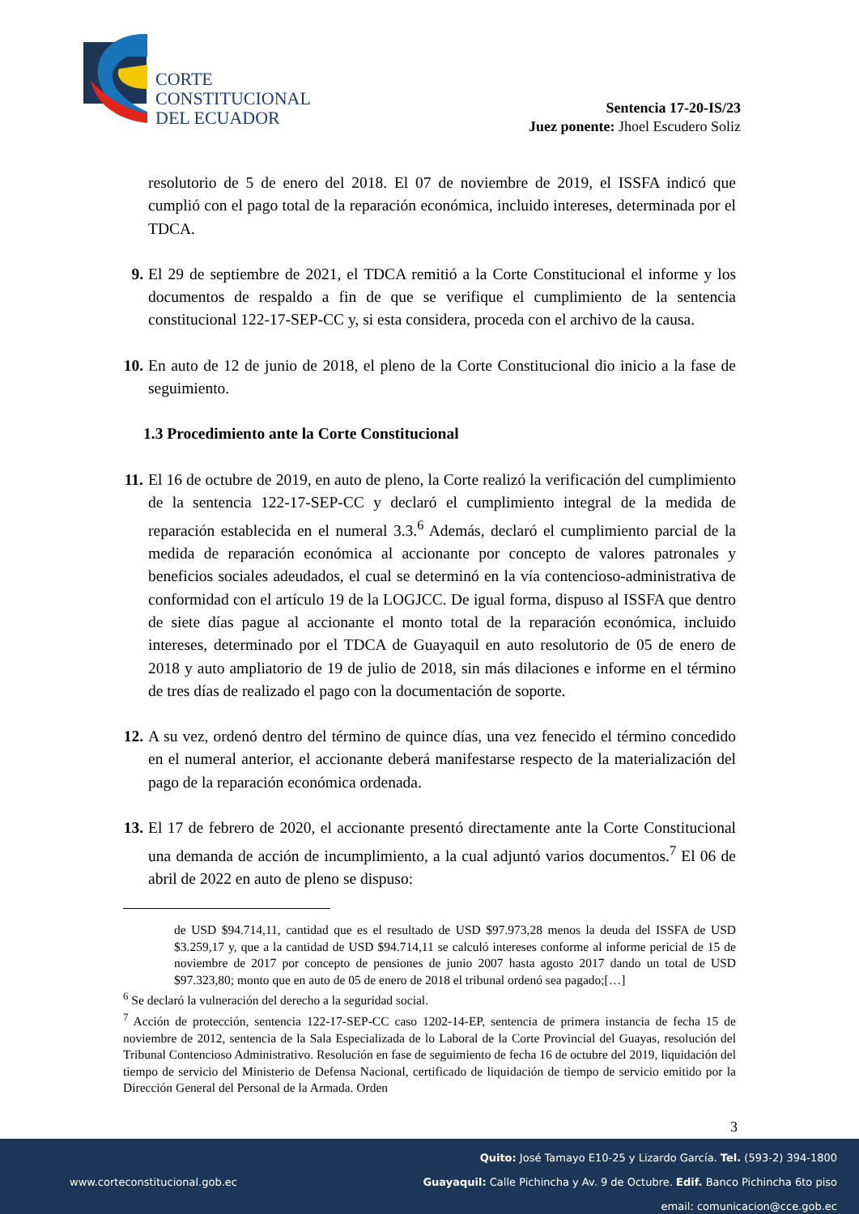CORTE
CONSTITUCIONAL
DEL ECUADOR
Sentencia 17-20-IS/23
Juez ponente: Jhoel Escudero Soliz
resolutorio de 5 de enero del 2018. El 07 de noviembre de 2019, el ISSFA indicó que cumplió con el pago total de la reparación económica, incluido intereses, determinada por el TDCA.
9. El 29 de septiembre de 2021, el TDCA remitió a la Corte Constitucional el informe y los documentos de respaldo a fin de que se verifique el cumplimiento de la sentencia constitucional 122-17-SEP-CC y, si esta considera, proceda con el archivo de la causa.
10. En auto de 12 de junio de 2018, el pleno de la Corte Constitucional dio inicio a la fase de seguimiento.
1.3 Procedimiento ante la Corte Constitucional
11. El 16 de octubre de 2019, en auto de pleno, la Corte realizó la verificación del cumplimiento de la sentencia 122-17-SEP-CC y declaró el cumplimiento integral de la medida de reparación establecida en el numeral 3.3.<sup>6</sup> Además, declaró el cumplimiento parcial de la medida de reparación económica al accionante por concepto de valores patronales y beneficios sociales adeudados, el cual se determinó en la vía contencioso-administrativa de conformidad con el artículo 19 de la LOGJCC. De igual forma, dispuso al ISSFA que dentro de siete días pague al accionante el monto total de la reparación económica, incluido intereses, determinado por el TDCA de Guayaquil en auto resolutorio de 05 de enero de 2018 y auto ampliatorio de 19 de julio de 2018, sin más dilaciones e informe en el término de tres días de realizado el pago con la documentación de soporte.
12. A su vez, ordenó dentro del término de quince días, una vez fenecido el término concedido en el numeral anterior, el accionante deberá manifestarse respecto de la materialización del pago de la reparación económica ordenada.
13. El 17 de febrero de 2020, el accionante presentó directamente ante la Corte Constitucional una demanda de acción de incumplimiento, a la cual adjuntó varios documentos.<sup>7</sup> El 06 de abril de 2022 en auto de pleno se dispuso:
de USD $94.714,11, cantidad que es el resultado de USD $97.973,28 menos la deuda del ISSFA de USD $3.259,17 y, que a la cantidad de USD $94.714,11 se calculó intereses conforme al informe pericial de 15 de noviembre de 2017 por concepto de pensiones de junio 2007 hasta agosto 2017 dando un total de USD $97.323,80; monto que en auto de 05 de enero de 2018 el tribunal ordenó sea pagado;[…]
<sup>6</sup> Se declaró la vulneración del derecho a la seguridad social.
<sup>7</sup> Acción de protección, sentencia 122-17-SEP-CC caso 1202-14-EP, sentencia de primera instancia de fecha 15 de noviembre de 2012, sentencia de la Sala Especializada de lo Laboral de la Corte Provincial del Guayas, resolución del Tribunal Contencioso Administrativo. Resolución en fase de seguimiento de fecha 16 de octubre del 2019, liquidación del tiempo de servicio del Ministerio de Defensa Nacional, certificado de liquidación de tiempo de servicio emitido por la Dirección General del Personal de la Armada. Orden
3
Quito: José Tamayo E10-25 y Lizardo García. Tel. (593-2) 394-1800
www.corteconstitucional.gob.ec
Guayaquil: Calle Pichincha y Av. 9 de Octubre. Edif. Banco Pichincha 6to piso
email: comunicacion@cce.gob.ec